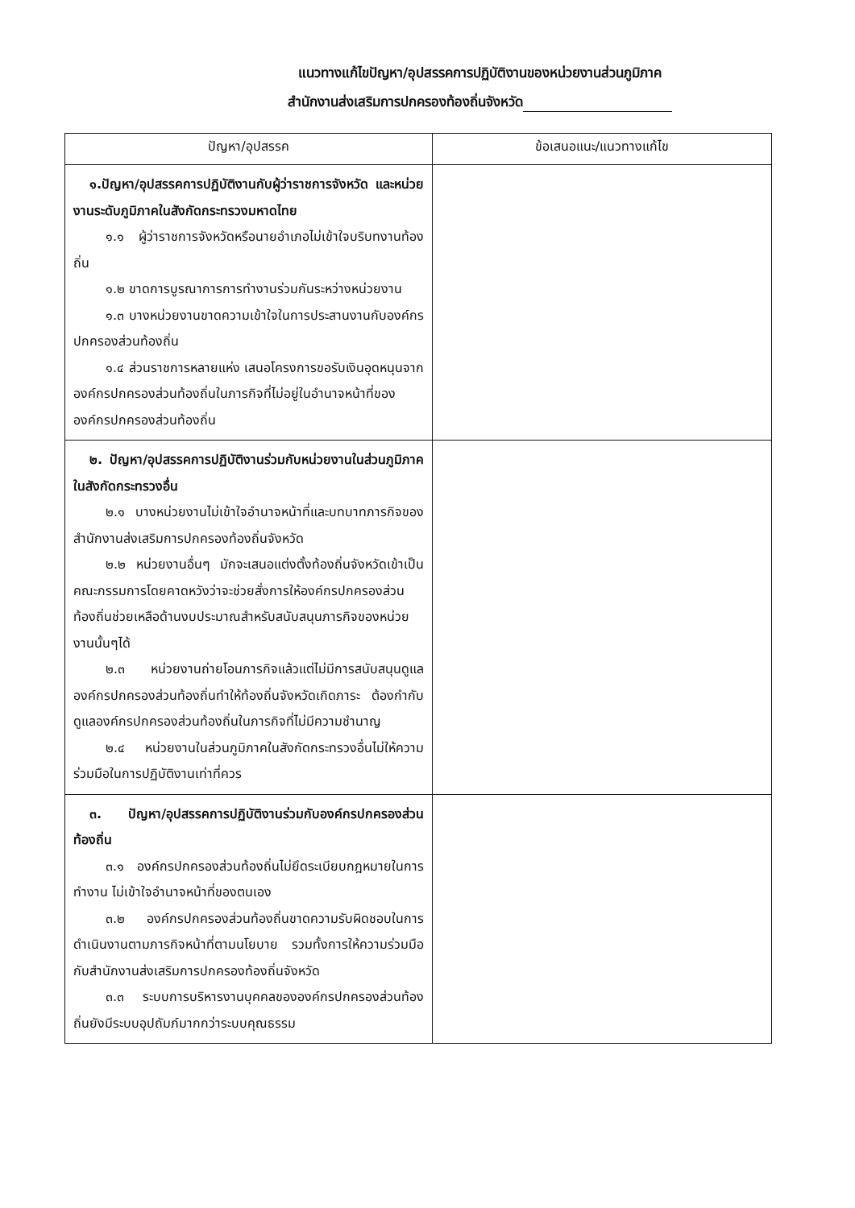แนวทางแก้ไขปัญหา/อุปสรรคการปฏิบัติงานของหน่วยงานส่วนภูมิภาค
สำนักงานส่งเสริมการปกครองท้องถิ่นจังหวัด
| ปัญหา/อุปสรรค | ข้อเสนอแนะ/แนวทางแก้ไข |
| --- | --- |
| ๑.ปัญหา/อุปสรรคการปฏิบัติงานกับผู้ว่าราชการจังหวัด และหน่วยงานระดับภูมิภาคในสังกัดกระทรวงมหาดไทย ๑.๑ ผู้ว่าราชการจังหวัดหรือนายอำเภอไม่เข้าใจบริบทงานท้องถิ่น ๑.๒ ขาดการบูรณาการการทำงานร่วมกันระหว่างหน่วยงาน ๑.๓ บางหน่วยงานขาดความเข้าใจในการประสานงานกับองค์กรปกครองส่วนท้องถิ่น ๑.๔ ส่วนราชการหลายแห่ง เสนอโครงการขอรับเงินอุดหนุนจากองค์กรปกครองส่วนท้องถิ่นในภารกิจที่ไม่อยู่ในอำนาจหน้าที่ขององค์กรปกครองส่วนท้องถิ่น | |
| ๒. ปัญหา/อุปสรรคการปฏิบัติงานร่วมกับหน่วยงานในส่วนภูมิภาคในสังกัดกระทรวงอื่น ๒.๑ บางหน่วยงานไม่เข้าใจอำนาจหน้าที่และบทบาทภารกิจของสำนักงานส่งเสริมการปกครองท้องถิ่นจังหวัด ๒.๒ หน่วยงานอื่นๆ มักจะเสนอแต่งตั้งท้องถิ่นจังหวัดเข้าเป็นคณะกรรมการโดยคาดหวังว่าจะช่วยสั่งการให้องค์กรปกครองส่วนท้องถิ่นช่วยเหลือด้านงบประมาณสำหรับสนับสนุนภารกิจของหน่วยงานนั้นๆได้ ๒.๓ หน่วยงานถ่ายโอนภารกิจแล้วแต่ไม่มีการสนับสนุนดูแลองค์กรปกครองส่วนท้องถิ่นทำให้ท้องถิ่นจังหวัดเกิดภาระ ต้องกำกับดูแลองค์กรปกครองส่วนท้องถิ่นในภารกิจที่ไม่มีความชำนาญ ๒.๔ หน่วยงานในส่วนภูมิภาคในสังกัดกระทรวงอื่นไม่ให้ความร่วมมือในการปฏิบัติงานเท่าที่ควร | |
| ๓. ปัญหา/อุปสรรคการปฏิบัติงานร่วมกับองค์กรปกครองส่วนท้องถิ่น ๓.๑ องค์กรปกครองส่วนท้องถิ่นไม่ยึดระเบียบกฎหมายในการทำงาน ไม่เข้าใจอำนาจหน้าที่ของตนเอง ๓.๒ องค์กรปกครองส่วนท้องถิ่นขาดความรับผิดชอบในการดำเนินงานตามภารกิจหน้าที่ตามนโยบาย รวมทั้งการให้ความร่วมมือกับสำนักงานส่งเสริมการปกครองท้องถิ่นจังหวัด ๓.๓ ระบบการบริหารงานบุคคลขององค์กรปกครองส่วนท้องถิ่นยังมีระบบอุปถัมภ์มากกว่าระบบคุณธรรม | |